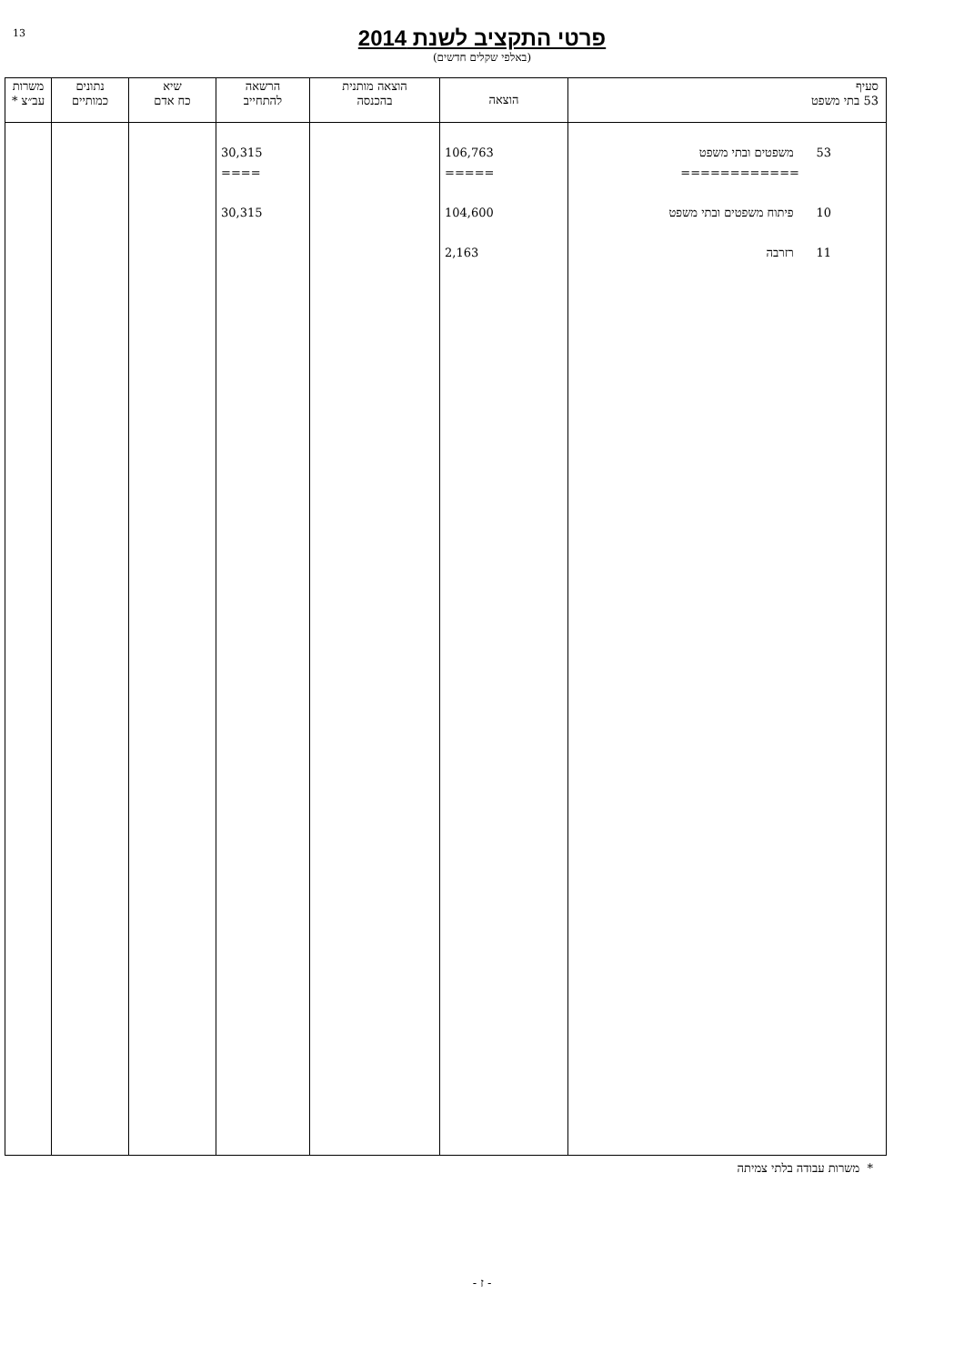13
פרטי התקציב לשנת 2014
(באלפי שקלים חדשים)
| סעיף 53 בתי משפט | הוצאה | הוצאה מותנית בהכנסה | הרשאה להתחייב | שיא כח אדם | נתונים כמותיים | משרות עב״צ * |
| --- | --- | --- | --- | --- | --- | --- |
| 53 משפטים ובתי משפט ============ 10 פיתוח משפטים ובתי משפט 11 רזרבה | 106,763 ===== 104,600 2,163 | | 30,315 ==== 30,315 | | | |
* משרות עבודה בלתי צמיתה
- ז -